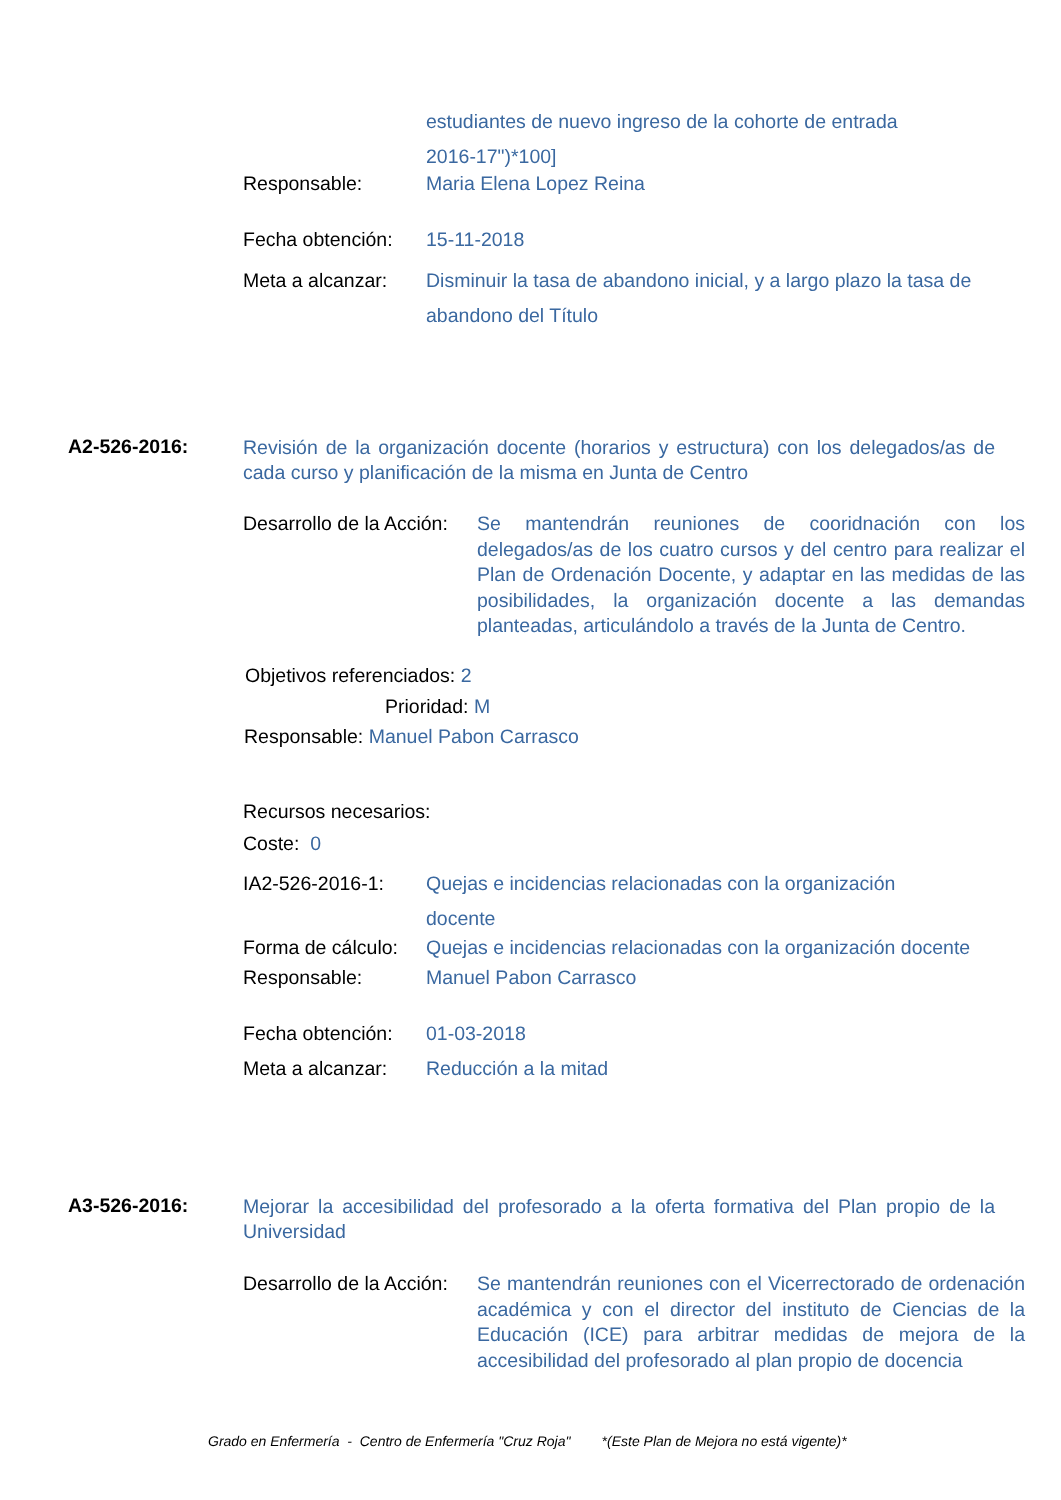estudiantes de nuevo ingreso de la cohorte de entrada
2016-17")*100]
Responsable: Maria Elena Lopez Reina
Fecha obtención:
15-11-2018
Meta a alcanzar:
Disminuir la tasa de abandono inicial, y a largo plazo la tasa de abandono del Título
A2-526-2016:
Revisión de la organización docente (horarios y estructura) con los delegados/as de cada curso y planificación de la misma en Junta de Centro
Desarrollo de la Acción:
Se mantendrán reuniones de cooridnación con los delegados/as de los cuatro cursos y del centro para realizar el Plan de Ordenación Docente, y adaptar en las medidas de las posibilidades, la organización docente a las demandas planteadas, articulándolo a través de la Junta de Centro.
Objetivos referenciados: 2
Prioridad: M
Responsable: Manuel Pabon Carrasco
Recursos necesarios:
Coste: 0
IA2-526-2016-1: Quejas e incidencias relacionadas con la organización docente
Forma de cálculo:
Quejas e incidencias relacionadas con la organización docente
Responsable: Manuel Pabon Carrasco
Fecha obtención:
01-03-2018
Meta a alcanzar:
Reducción a la mitad
A3-526-2016:
Mejorar la accesibilidad del profesorado a la oferta formativa del Plan propio de la Universidad
Desarrollo de la Acción:
Se mantendrán reuniones con el Vicerrectorado de ordenación académica y con el director del instituto de Ciencias de la Educación (ICE) para arbitrar medidas de mejora de la accesibilidad del profesorado al plan propio de docencia
Grado en Enfermería - Centro de Enfermería "Cruz Roja" *(Este Plan de Mejora no está vigente)*